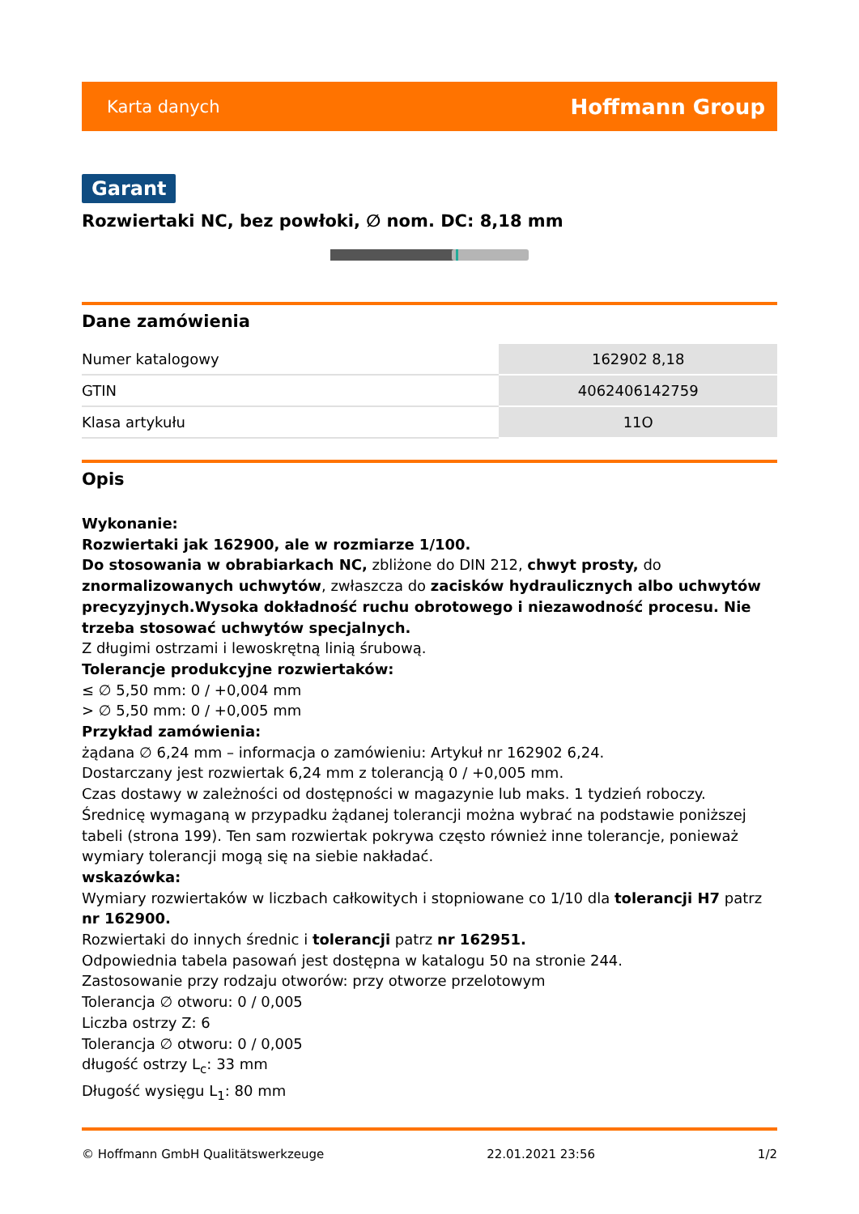Karta danych Hoffmann Group
Garant
Rozwiertaki NC, bez powłoki, ∅ nom. DC: 8,18 mm
Dane zamówienia
| Numer katalogowy | 162902 8,18 |
| GTIN | 4062406142759 |
| Klasa artykułu | 11O |
Opis
Wykonanie:
Rozwiertaki jak 162900, ale w rozmiarze 1/100.
Do stosowania w obrabiarkach NC, zbliżone do DIN 212, chwyt prosty, do znormalizowanych uchwytów, zwłaszcza do zacisków hydraulicznych albo uchwytów precyzyjnych.Wysoka dokładność ruchu obrotowego i niezawodność procesu. Nie trzeba stosować uchwytów specjalnych.
Z długimi ostrzami i lewoskrętną linią śrubową.
Tolerancje produkcyjne rozwiertaków:
≤ ∅ 5,50 mm: 0 / +0,004 mm
> ∅ 5,50 mm: 0 / +0,005 mm
Przykład zamówienia:
żądana ∅ 6,24 mm – informacja o zamówieniu: Artykuł nr 162902 6,24.
Dostarczany jest rozwiertak 6,24 mm z tolerancją 0 / +0,005 mm.
Czas dostawy w zależności od dostępności w magazynie lub maks. 1 tydzień roboczy.
Średnicę wymaganą w przypadku żądanej tolerancji można wybrać na podstawie poniższej tabeli (strona 199). Ten sam rozwiertak pokrywa często również inne tolerancje, ponieważ wymiary tolerancji mogą się na siebie nakładać.
wskazówka:
Wymiary rozwiertaków w liczbach całkowitych i stopniowane co 1/10 dla tolerancji H7 patrz nr 162900.
Rozwiertaki do innych średnic i tolerancji patrz nr 162951.
Odpowiednia tabela pasowań jest dostępna w katalogu 50 na stronie 244.
Zastosowanie przy rodzaju otworów: przy otworze przelotowym
Tolerancja ∅ otworu: 0 / 0,005
Liczba ostrzy Z: 6
Tolerancja ∅ otworu: 0 / 0,005
długość ostrzy L<sub>c</sub>: 33 mm
Długość wysięgu L<sub>1</sub>: 80 mm
© Hoffmann GmbH Qualitätswerkzeuge 22.01.2021 23:56 1/2